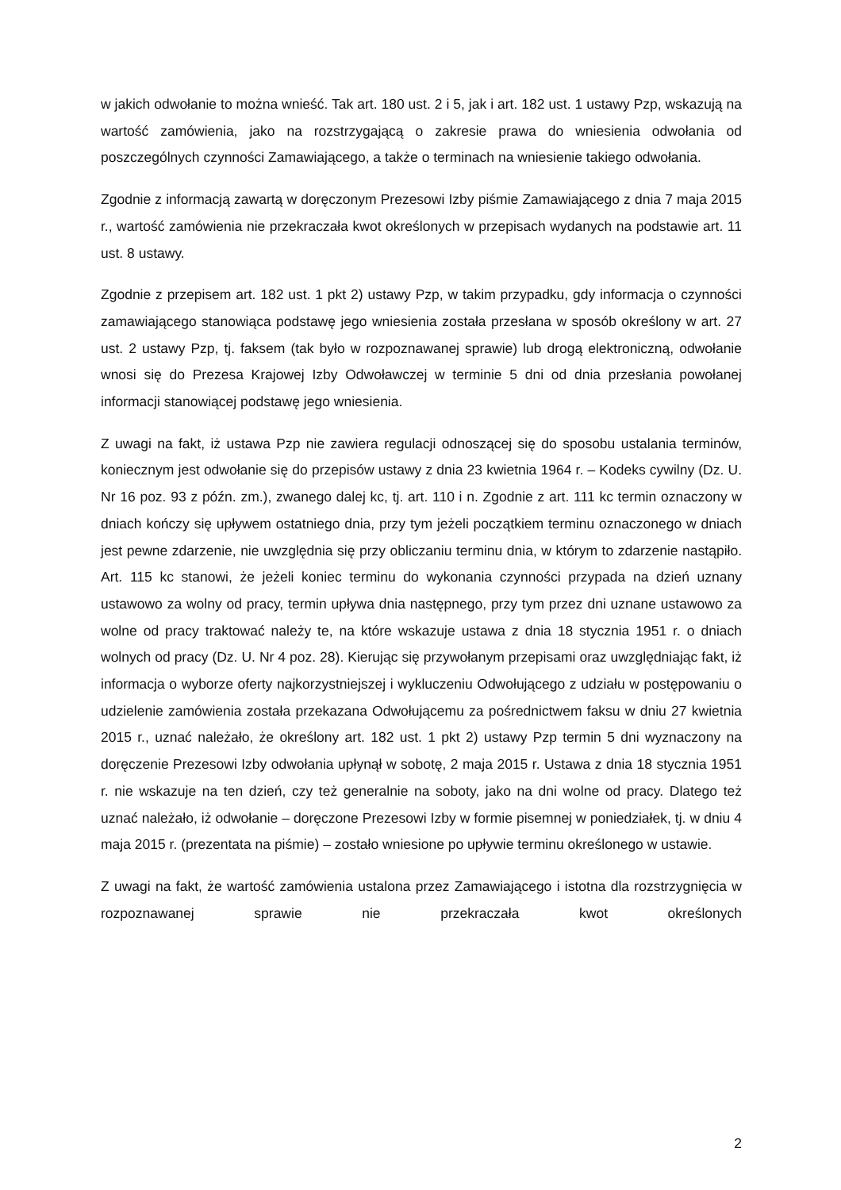w jakich odwołanie to można wnieść. Tak art. 180 ust. 2 i 5, jak i art. 182 ust. 1 ustawy Pzp, wskazują na wartość zamówienia, jako na rozstrzygającą o zakresie prawa do wniesienia odwołania od poszczególnych czynności Zamawiającego, a także o terminach na wniesienie takiego odwołania.
Zgodnie z informacją zawartą w doręczonym Prezesowi Izby piśmie Zamawiającego z dnia 7 maja 2015 r., wartość zamówienia nie przekraczała kwot określonych w przepisach wydanych na podstawie art. 11 ust. 8 ustawy.
Zgodnie z przepisem art. 182 ust. 1 pkt 2) ustawy Pzp, w takim przypadku, gdy informacja o czynności zamawiającego stanowiąca podstawę jego wniesienia została przesłana w sposób określony w art. 27 ust. 2 ustawy Pzp, tj. faksem (tak było w rozpoznawanej sprawie) lub drogą elektroniczną, odwołanie wnosi się do Prezesa Krajowej Izby Odwoławczej w terminie 5 dni od dnia przesłania powołanej informacji stanowiącej podstawę jego wniesienia.
Z uwagi na fakt, iż ustawa Pzp nie zawiera regulacji odnoszącej się do sposobu ustalania terminów, koniecznym jest odwołanie się do przepisów ustawy z dnia 23 kwietnia 1964 r. – Kodeks cywilny (Dz. U. Nr 16 poz. 93 z późn. zm.), zwanego dalej kc, tj. art. 110 i n. Zgodnie z art. 111 kc termin oznaczony w dniach kończy się upływem ostatniego dnia, przy tym jeżeli początkiem terminu oznaczonego w dniach jest pewne zdarzenie, nie uwzględnia się przy obliczaniu terminu dnia, w którym to zdarzenie nastąpiło. Art. 115 kc stanowi, że jeżeli koniec terminu do wykonania czynności przypada na dzień uznany ustawowo za wolny od pracy, termin upływa dnia następnego, przy tym przez dni uznane ustawowo za wolne od pracy traktować należy te, na które wskazuje ustawa z dnia 18 stycznia 1951 r. o dniach wolnych od pracy (Dz. U. Nr 4 poz. 28). Kierując się przywołanym przepisami oraz uwzględniając fakt, iż informacja o wyborze oferty najkorzystniejszej i wykluczeniu Odwołującego z udziału w postępowaniu o udzielenie zamówienia została przekazana Odwołującemu za pośrednictwem faksu w dniu 27 kwietnia 2015 r., uznać należało, że określony art. 182 ust. 1 pkt 2) ustawy Pzp termin 5 dni wyznaczony na doręczenie Prezesowi Izby odwołania upłynął w sobotę, 2 maja 2015 r. Ustawa z dnia 18 stycznia 1951 r. nie wskazuje na ten dzień, czy też generalnie na soboty, jako na dni wolne od pracy. Dlatego też uznać należało, iż odwołanie – doręczone Prezesowi Izby w formie pisemnej w poniedziałek, tj. w dniu 4 maja 2015 r. (prezentata na piśmie) – zostało wniesione po upływie terminu określonego w ustawie.
Z uwagi na fakt, że wartość zamówienia ustalona przez Zamawiającego i istotna dla rozstrzygnięcia w rozpoznawanej sprawie nie przekraczała kwot określonych
2